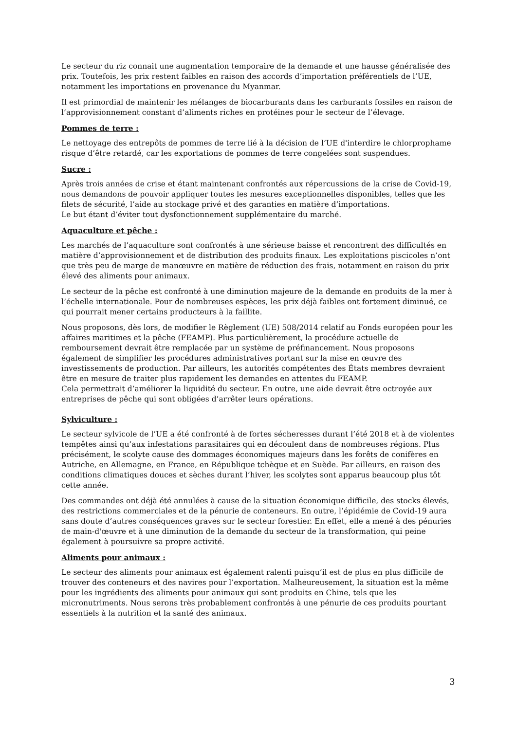Le secteur du riz connait une augmentation temporaire de la demande et une hausse généralisée des prix. Toutefois, les prix restent faibles en raison des accords d’importation préférentiels de l’UE, notamment les importations en provenance du Myanmar.
Il est primordial de maintenir les mélanges de biocarburants dans les carburants fossiles en raison de l’approvisionnement constant d’aliments riches en protéines pour le secteur de l’élevage.
Pommes de terre :
Le nettoyage des entrepôts de pommes de terre lié à la décision de l’UE d'interdire le chlorprophame risque d’être retardé, car les exportations de pommes de terre congelées sont suspendues.
Sucre :
Après trois années de crise et étant maintenant confrontés aux répercussions de la crise de Covid-19, nous demandons de pouvoir appliquer toutes les mesures exceptionnelles disponibles, telles que les filets de sécurité, l’aide au stockage privé et des garanties en matière d’importations.
Le but étant d’éviter tout dysfonctionnement supplémentaire du marché.
Aquaculture et pêche :
Les marchés de l’aquaculture sont confrontés à une sérieuse baisse et rencontrent des difficultés en matière d’approvisionnement et de distribution des produits finaux. Les exploitations piscicoles n’ont que très peu de marge de manœuvre en matière de réduction des frais, notamment en raison du prix élevé des aliments pour animaux.
Le secteur de la pêche est confronté à une diminution majeure de la demande en produits de la mer à l’échelle internationale. Pour de nombreuses espèces, les prix déjà faibles ont fortement diminué, ce qui pourrait mener certains producteurs à la faillite.
Nous proposons, dès lors, de modifier le Règlement (UE) 508/2014 relatif au Fonds européen pour les affaires maritimes et la pêche (FEAMP). Plus particulièrement, la procédure actuelle de remboursement devrait être remplacée par un système de préfinancement. Nous proposons également de simplifier les procédures administratives portant sur la mise en œuvre des investissements de production. Par ailleurs, les autorités compétentes des États membres devraient être en mesure de traiter plus rapidement les demandes en attentes du FEAMP.
Cela permettrait d’améliorer la liquidité du secteur. En outre, une aide devrait être octroyée aux entreprises de pêche qui sont obligées d’arrêter leurs opérations.
Sylviculture :
Le secteur sylvicole de l’UE a été confronté à de fortes sécheresses durant l’été 2018 et à de violentes tempêtes ainsi qu’aux infestations parasitaires qui en découlent dans de nombreuses régions. Plus précisément, le scolyte cause des dommages économiques majeurs dans les forêts de conifères en Autriche, en Allemagne, en France, en République tchèque et en Suède. Par ailleurs, en raison des conditions climatiques douces et sèches durant l’hiver, les scolytes sont apparus beaucoup plus tôt cette année.
Des commandes ont déjà été annulées à cause de la situation économique difficile, des stocks élevés, des restrictions commerciales et de la pénurie de conteneurs. En outre, l’épidémie de Covid-19 aura sans doute d’autres conséquences graves sur le secteur forestier. En effet, elle a mené à des pénuries de main-d'œuvre et à une diminution de la demande du secteur de la transformation, qui peine également à poursuivre sa propre activité.
Aliments pour animaux :
Le secteur des aliments pour animaux est également ralenti puisqu’il est de plus en plus difficile de trouver des conteneurs et des navires pour l’exportation. Malheureusement, la situation est la même pour les ingrédients des aliments pour animaux qui sont produits en Chine, tels que les micronutriments. Nous serons très probablement confrontés à une pénurie de ces produits pourtant essentiels à la nutrition et la santé des animaux.
3